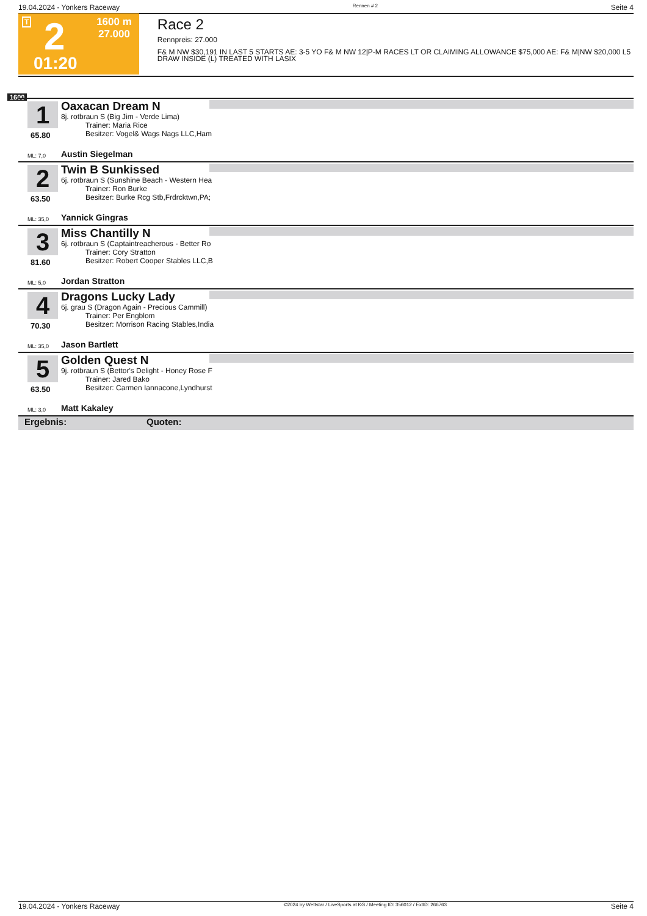19.04.2024 - Yonkers Raceway Rennen # 2 Seite 4
T 2 1600 m
27.000
01:20
Race 2
Rennpreis: 27.000
F& M NW $30,191 IN LAST 5 STARTS AE: 3-5 YO F& M NW 12|P-M RACES LT OR CLAIMING ALLOWANCE $75,000 AE: F& M|NW $20,000 L5 DRAW INSIDE (L) TREATED WITH LASIX
1600
1
65.80
Oaxacan Dream N
8j. rotbraun S (Big Jim - Verde Lima)
Trainer: Maria Rice
Besitzer: Vogel& Wags Nags LLC,Ham
ML: 7,0 Austin Siegelman
2
63.50
Twin B Sunkissed
6j. rotbraun S (Sunshine Beach - Western Hea
Trainer: Ron Burke
Besitzer: Burke Rcg Stb,Frdrcktwn,PA;
ML: 35,0 Yannick Gingras
3
81.60
Miss Chantilly N
6j. rotbraun S (Captaintreacherous - Better Ro
Trainer: Cory Stratton
Besitzer: Robert Cooper Stables LLC,B
ML: 5,0 Jordan Stratton
4
70.30
Dragons Lucky Lady
6j. grau S (Dragon Again - Precious Cammill)
Trainer: Per Engblom
Besitzer: Morrison Racing Stables,India
ML: 35,0 Jason Bartlett
5
63.50
Golden Quest N
9j. rotbraun S (Bettor's Delight - Honey Rose F
Trainer: Jared Bako
Besitzer: Carmen Iannacone,Lyndhurst
ML: 3,0 Matt Kakaley
Ergebnis: Quoten:
19.04.2024 - Yonkers Raceway ©2024 by Wettstar / LiveSports.at KG / Meeting ID: 356012 / ExtID: 266763 Seite 4